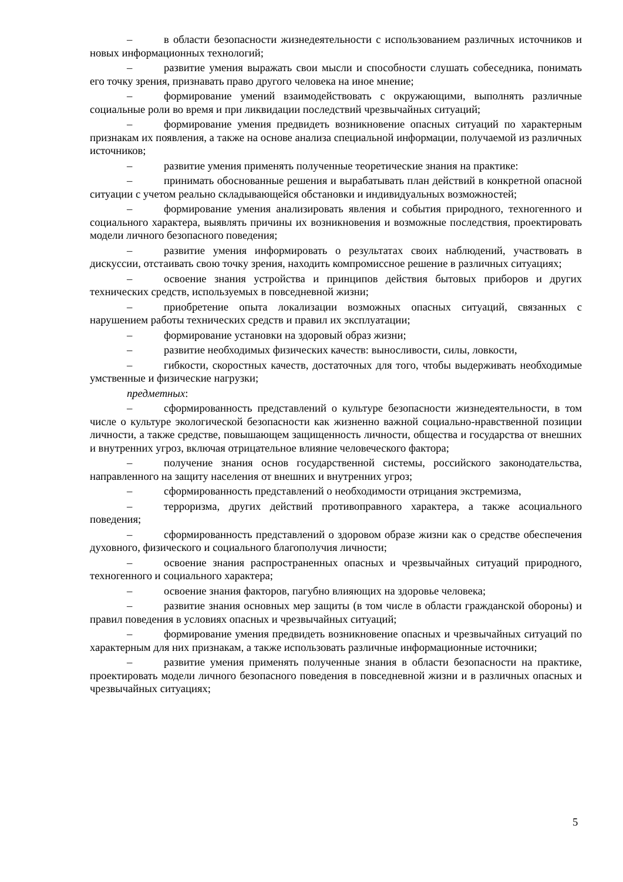– в области безопасности жизнедеятельности с использованием различных источников и новых информационных технологий;
– развитие умения выражать свои мысли и способности слушать собеседника, понимать его точку зрения, признавать право другого человека на иное мнение;
– формирование умений взаимодействовать с окружающими, выполнять различные социальные роли во время и при ликвидации последствий чрезвычайных ситуаций;
– формирование умения предвидеть возникновение опасных ситуаций по характерным признакам их появления, а также на основе анализа специальной информации, получаемой из различных источников;
– развитие умения применять полученные теоретические знания на практике:
– принимать обоснованные решения и вырабатывать план действий в конкретной опасной ситуации с учетом реально складывающейся обстановки и индивидуальных возможностей;
– формирование умения анализировать явления и события природного, техногенного и социального характера, выявлять причины их возникновения и возможные последствия, проектировать модели личного безопасного поведения;
– развитие умения информировать о результатах своих наблюдений, участвовать в дискуссии, отстаивать свою точку зрения, находить компромиссное решение в различных ситуациях;
– освоение знания устройства и принципов действия бытовых приборов и других технических средств, используемых в повседневной жизни;
– приобретение опыта локализации возможных опасных ситуаций, связанных с нарушением работы технических средств и правил их эксплуатации;
– формирование установки на здоровый образ жизни;
– развитие необходимых физических качеств: выносливости, силы, ловкости,
– гибкости, скоростных качеств, достаточных для того, чтобы выдерживать необходимые умственные и физические нагрузки;
предметных:
– сформированность представлений о культуре безопасности жизнедеятельности, в том числе о культуре экологической безопасности как жизненно важной социально-нравственной позиции личности, а также средстве, повышающем защищенность личности, общества и государства от внешних и внутренних угроз, включая отрицательное влияние человеческого фактора;
– получение знания основ государственной системы, российского законодательства, направленного на защиту населения от внешних и внутренних угроз;
– сформированность представлений о необходимости отрицания экстремизма,
– терроризма, других действий противоправного характера, а также асоциального поведения;
– сформированность представлений о здоровом образе жизни как о средстве обеспечения духовного, физического и социального благополучия личности;
– освоение знания распространенных опасных и чрезвычайных ситуаций природного, техногенного и социального характера;
– освоение знания факторов, пагубно влияющих на здоровье человека;
– развитие знания основных мер защиты (в том числе в области гражданской обороны) и правил поведения в условиях опасных и чрезвычайных ситуаций;
– формирование умения предвидеть возникновение опасных и чрезвычайных ситуаций по характерным для них признакам, а также использовать различные информационные источники;
– развитие умения применять полученные знания в области безопасности на практике, проектировать модели личного безопасного поведения в повседневной жизни и в различных опасных и чрезвычайных ситуациях;
5